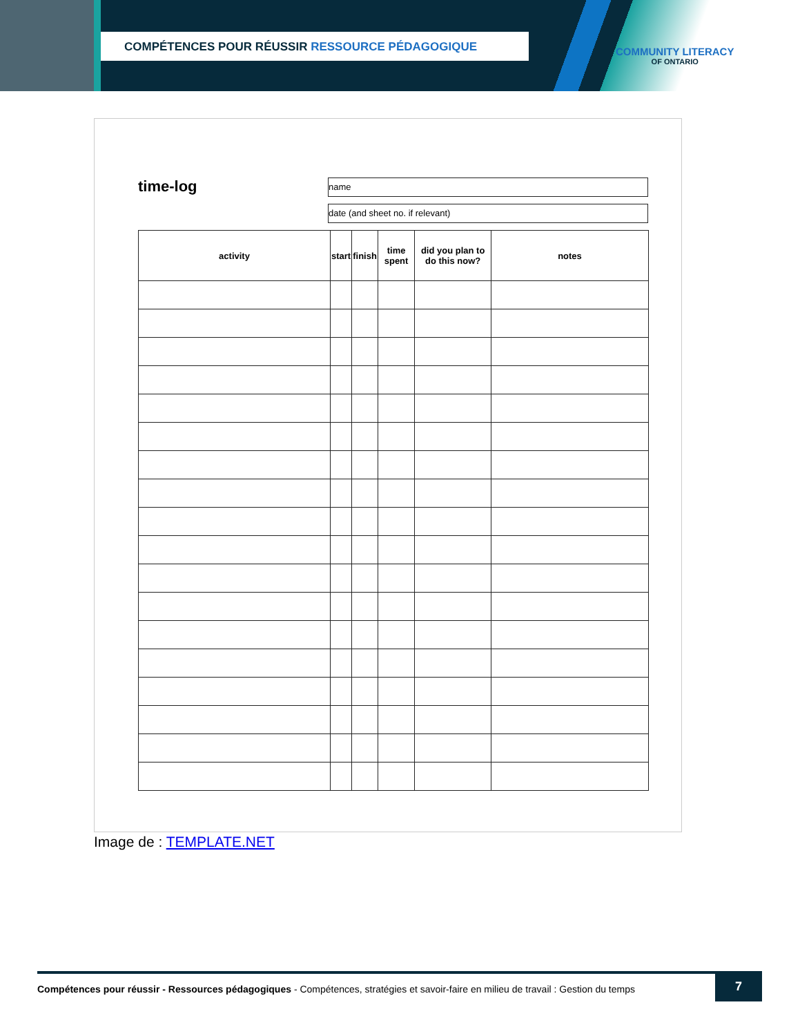COMPÉTENCES POUR RÉUSSIR RESSOURCE PÉDAGOGIQUE
COMMUNITY LITERACY
OF ONTARIO
time-log
name
date (and sheet no. if relevant)
| activity | start | finish | time spent | did you plan to do this now? | notes |
| --- | --- | --- | --- | --- | --- |
Image de : TEMPLATE.NET
Compétences pour réussir - Ressources pédagogiques - Compétences, stratégies et savoir-faire en milieu de travail : Gestion du temps
7